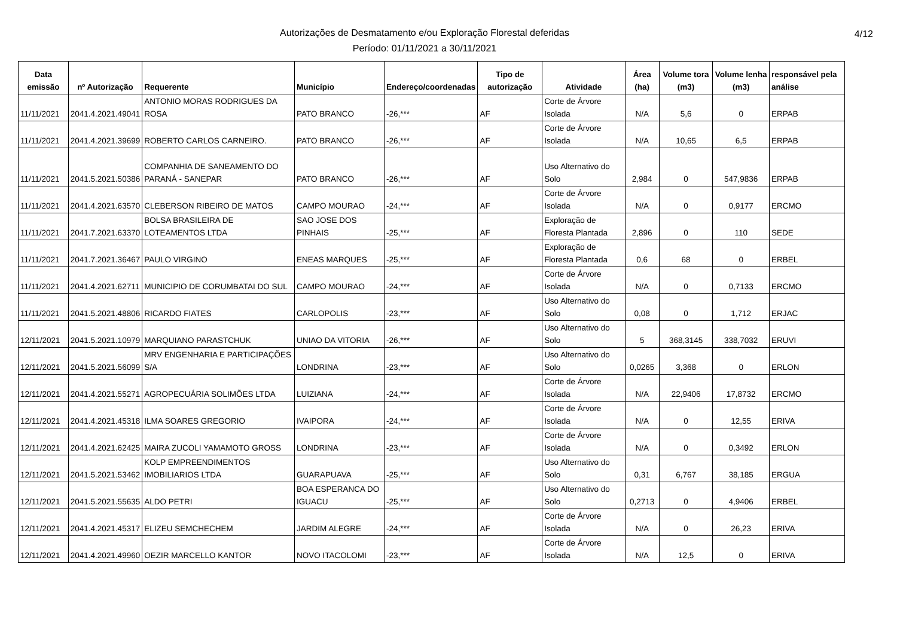Autorizações de Desmatamento e/ou Exploração Florestal deferidas
Período: 01/11/2021 a 30/11/2021
4/12
| Data emissão | nº Autorização | Requerente | Município | Endereço/coordenadas | Tipo de autorização | Atividade | Área (ha) | Volume tora (m3) | Volume lenha (m3) | responsável pela análise |
| --- | --- | --- | --- | --- | --- | --- | --- | --- | --- | --- |
| 11/11/2021 | 2041.4.2021.49041 | ANTONIO MORAS RODRIGUES DA ROSA | PATO BRANCO | -26,*** | AF | Corte de Árvore Isolada | N/A | 5,6 | 0 | ERPAB |
| 11/11/2021 | 2041.4.2021.39699 | ROBERTO CARLOS CARNEIRO. | PATO BRANCO | -26,*** | AF | Corte de Árvore Isolada | N/A | 10,65 | 6,5 | ERPAB |
| 11/11/2021 | 2041.5.2021.50386 | COMPANHIA DE SANEAMENTO DO PARANÁ - SANEPAR | PATO BRANCO | -26,*** | AF | Uso Alternativo do Solo | 2,984 | 0 | 547,9836 | ERPAB |
| 11/11/2021 | 2041.4.2021.63570 | CLEBERSON RIBEIRO DE MATOS | CAMPO MOURAO | -24,*** | AF | Corte de Árvore Isolada | N/A | 0 | 0,9177 | ERCMO |
| 11/11/2021 | 2041.7.2021.63370 | BOLSA BRASILEIRA DE LOTEAMENTOS LTDA | SAO JOSE DOS PINHAIS | -25,*** | AF | Exploração de Floresta Plantada | 2,896 | 0 | 110 | SEDE |
| 11/11/2021 | 2041.7.2021.36467 | PAULO VIRGINO | ENEAS MARQUES | -25,*** | AF | Exploração de Floresta Plantada | 0,6 | 68 | 0 | ERBEL |
| 11/11/2021 | 2041.4.2021.62711 | MUNICIPIO DE CORUMBATAI DO SUL | CAMPO MOURAO | -24,*** | AF | Corte de Árvore Isolada | N/A | 0 | 0,7133 | ERCMO |
| 11/11/2021 | 2041.5.2021.48806 | RICARDO FIATES | CARLOPOLIS | -23,*** | AF | Uso Alternativo do Solo | 0,08 | 0 | 1,712 | ERJAC |
| 12/11/2021 | 2041.5.2021.10979 | MARQUIANO PARASTCHUK | UNIAO DA VITORIA | -26,*** | AF | Uso Alternativo do Solo | 5 | 368,3145 | 338,7032 | ERUVI |
| 12/11/2021 | 2041.5.2021.56099 | MRV ENGENHARIA E PARTICIPAÇÕES S/A | LONDRINA | -23,*** | AF | Uso Alternativo do Solo | 0,0265 | 3,368 | 0 | ERLON |
| 12/11/2021 | 2041.4.2021.55271 | AGROPECUÁRIA SOLIMÕES LTDA | LUIZIANA | -24,*** | AF | Corte de Árvore Isolada | N/A | 22,9406 | 17,8732 | ERCMO |
| 12/11/2021 | 2041.4.2021.45318 | ILMA SOARES GREGORIO | IVAIPORA | -24,*** | AF | Corte de Árvore Isolada | N/A | 0 | 12,55 | ERIVA |
| 12/11/2021 | 2041.4.2021.62425 | MAIRA ZUCOLI YAMAMOTO GROSS | LONDRINA | -23,*** | AF | Corte de Árvore Isolada | N/A | 0 | 0,3492 | ERLON |
| 12/11/2021 | 2041.5.2021.53462 | KOLP EMPREENDIMENTOS IMOBILIARIOS LTDA | GUARAPUAVA | -25,*** | AF | Uso Alternativo do Solo | 0,31 | 6,767 | 38,185 | ERGUA |
| 12/11/2021 | 2041.5.2021.55635 | ALDO PETRI | BOA ESPERANCA DO IGUACU | -25,*** | AF | Uso Alternativo do Solo | 0,2713 | 0 | 4,9406 | ERBEL |
| 12/11/2021 | 2041.4.2021.45317 | ELIZEU SEMCHECHEM | JARDIM ALEGRE | -24,*** | AF | Corte de Árvore Isolada | N/A | 0 | 26,23 | ERIVA |
| 12/11/2021 | 2041.4.2021.49960 | OEZIR MARCELLO KANTOR | NOVO ITACOLOMI | -23,*** | AF | Corte de Árvore Isolada | N/A | 12,5 | 0 | ERIVA |